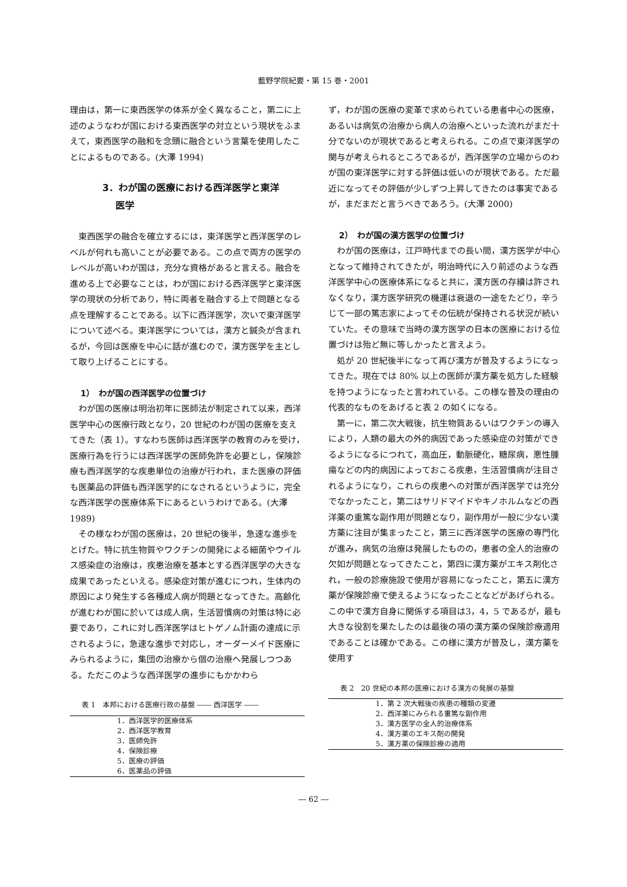藍野学院紀要・第 15 巻・2001
理由は，第一に東西医学の体系が全く異なること，第二に上述のようなわが国における東西医学の対立という現状をふまえて，東西医学の融和を念頭に融合という言葉を使用したことによるものである。(大澤 1994)
3．わが国の医療における西洋医学と東洋
医学
東西医学の融合を確立するには，東洋医学と西洋医学のレベルが何れも高いことが必要である。この点で両方の医学のレベルが高いわが国は，充分な資格があると言える。融合を進める上で必要なことは，わが国における西洋医学と東洋医学の現状の分析であり，特に両者を融合する上で問題となる点を理解することである。以下に西洋医学，次いで東洋医学について述べる。東洋医学については，漢方と鍼灸が含まれるが，今回は医療を中心に話が進むので，漢方医学を主として取り上げることにする。
1）　わが国の西洋医学の位置づけ
わが国の医療は明治初年に医師法が制定されて以来，西洋医学中心の医療行政となり，20 世紀のわが国の医療を支えてきた（表 1）。すなわち医師は西洋医学の教育のみを受け，医療行為を行うには西洋医学の医師免許を必要とし，保険診療も西洋医学的な疾患単位の治療が行われ，また医療の評価も医薬品の評価も西洋医学的になされるというように，完全な西洋医学の医療体系下にあるというわけである。(大澤 1989)
その様なわが国の医療は，20 世紀の後半，急速な進歩をとげた。特に抗生物質やワクチンの開発による細菌やウイルス感染症の治療は，疾患治療を基本とする西洋医学の大きな成果であったといえる。感染症対策が進むにつれ，生体内の原因により発生する各種成人病が問題となってきた。高齢化が進むわが国に於いては成人病，生活習慣病の対策は特に必要であり，これに対し西洋医学はヒトゲノム計画の達成に示されるように，急速な進歩で対応し，オーダーメイド医療にみられるように，集団の治療から個の治療へ発展しつつある。ただこのような西洋医学の進歩にもかかわら
表 1　本邦における医療行政の基盤 ―― 西洋医学 ――
| 1．西洋医学的医療体系 |
| 2．西洋医学教育 |
| 3．医師免許 |
| 4．保険診療 |
| 5．医療の評価 |
| 6．医薬品の評価 |
ず，わが国の医療の変革で求められている患者中心の医療，あるいは病気の治療から病人の治療へといった流れがまだ十分でないのが現状であると考えられる。この点で東洋医学の関与が考えられるところであるが，西洋医学の立場からのわが国の東洋医学に対する評価は低いのが現状である。ただ最近になってその評価が少しずつ上昇してきたのは事実であるが，まだまだと言うべきであろう。(大澤 2000)
2）　わが国の漢方医学の位置づけ
わが国の医療は，江戸時代までの長い間，漢方医学が中心となって維持されてきたが，明治時代に入り前述のような西洋医学中心の医療体系になると共に，漢方医の存續は許されなくなり，漢方医学研究の機運は衰退の一途をたどり，辛うじて一部の篤志家によってその伝統が保持される状況が続いていた。その意味で当時の漢方医学の日本の医療における位置づけは殆ど無に等しかったと言えよう。
処が 20 世紀後半になって再び漢方が普及するようになってきた。現在では 80% 以上の医師が漢方薬を処方した経験を持つようになったと言われている。この様な普及の理由の代表的なものをあげると表 2 の如くになる。
第一に，第二次大戦後，抗生物質あるいはワクチンの導入により，人類の最大の外的病因であった感染症の対策ができるようになるにつれて，高血圧，動脈硬化，糖尿病，悪性腫瘍などの内的病因によっておこる疾患，生活習慣病が注目されるようになり，これらの疾患への対策が西洋医学では充分でなかったこと，第二はサリドマイドやキノホルムなどの西洋薬の重篤な副作用が問題となり，副作用が一般に少ない漢方薬に注目が集まったこと，第三に西洋医学の医療の専門化が進み，病気の治療は発展したものの，患者の全人的治療の欠如が問題となってきたこと，第四に漢方薬がエキス剤化され，一般の診療施設で使用が容易になったこと，第五に漢方薬が保険診療で使えるようになったことなどがあげられる。この中で漢方自身に関係する項目は3，4，5 であるが，最も大きな役割を果たしたのは最後の項の漢方薬の保険診療適用であることは確かである。この様に漢方が普及し，漢方薬を使用す
表 2　20 世紀の本邦の医療における漢方の発展の基盤
| 1．第 2 次大戦後の疾患の種類の変遷 |
| 2．西洋薬にみられる重篤な副作用 |
| 3．漢方医学の全人的治療体系 |
| 4．漢方薬のエキス剤の開発 |
| 5．漢方薬の保険診療の適用 |
― 62 ―